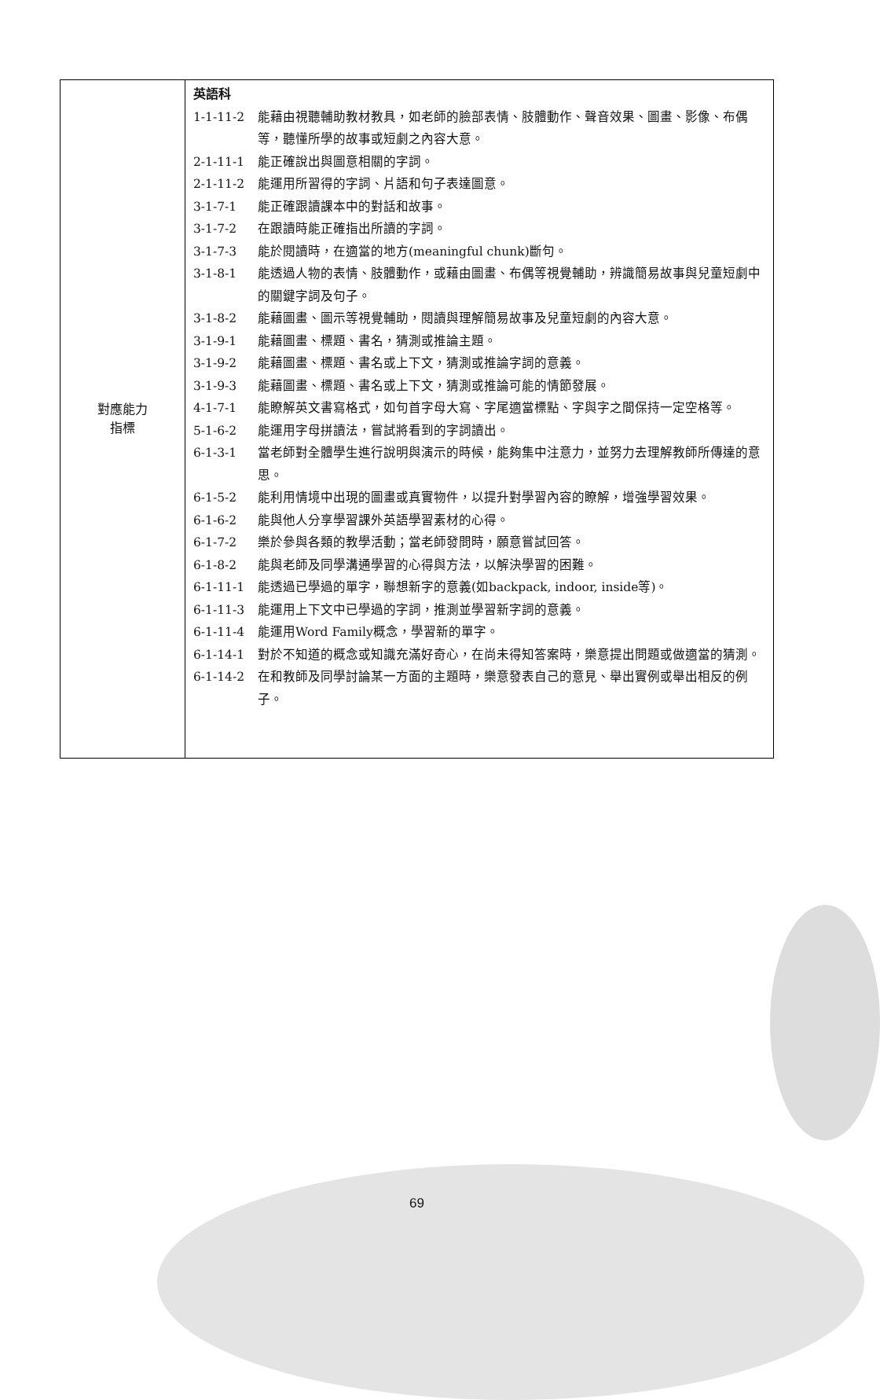| 對應能力 指標 | 英語科 1-1-11-2 能藉由視聽輔助教材教具，如老師的臉部表情、肢體動作、聲音效果、圖畫、影像、布偶等，聽懂所學的故事或短劇之內容大意。 2-1-11-1 能正確說出與圖意相關的字詞。 2-1-11-2 能運用所習得的字詞、片語和句子表達圖意。 3-1-7-1 能正確跟讀課本中的對話和故事。 3-1-7-2 在跟讀時能正確指出所讀的字詞。 3-1-7-3 能於閱讀時，在適當的地方(meaningful chunk)斷句。 3-1-8-1 能透過人物的表情、肢體動作，或藉由圖畫、布偶等視覺輔助，辨識簡易故事與兒童短劇中的關鍵字詞及句子。 3-1-8-2 能藉圖畫、圖示等視覺輔助，閱讀與理解簡易故事及兒童短劇的內容大意。 3-1-9-1 能藉圖畫、標題、書名，猜測或推論主題。 3-1-9-2 能藉圖畫、標題、書名或上下文，猜測或推論字詞的意義。 3-1-9-3 能藉圖畫、標題、書名或上下文，猜測或推論可能的情節發展。 4-1-7-1 能瞭解英文書寫格式，如句首字母大寫、字尾適當標點、字與字之間保持一定空格等。 5-1-6-2 能運用字母拼讀法，嘗試將看到的字詞讀出。 6-1-3-1 當老師對全體學生進行說明與演示的時候，能夠集中注意力，並努力去理解教師所傳達的意思。 6-1-5-2 能利用情境中出現的圖畫或真實物件，以提升對學習內容的瞭解，增強學習效果。 6-1-6-2 能與他人分享學習課外英語學習素材的心得。 6-1-7-2 樂於參與各類的教學活動；當老師發問時，願意嘗試回答。 6-1-8-2 能與老師及同學溝通學習的心得與方法，以解決學習的困難。 6-1-11-1 能透過已學過的單字，聯想新字的意義(如backpack, indoor, inside等)。 6-1-11-3 能運用上下文中已學過的字詞，推測並學習新字詞的意義。 6-1-11-4 能運用Word Family概念，學習新的單字。 6-1-14-1 對於不知道的概念或知識充滿好奇心，在尚未得知答案時，樂意提出問題或做適當的猜測。 6-1-14-2 在和教師及同學討論某一方面的主題時，樂意發表自己的意見、舉出實例或舉出相反的例子。 |
69